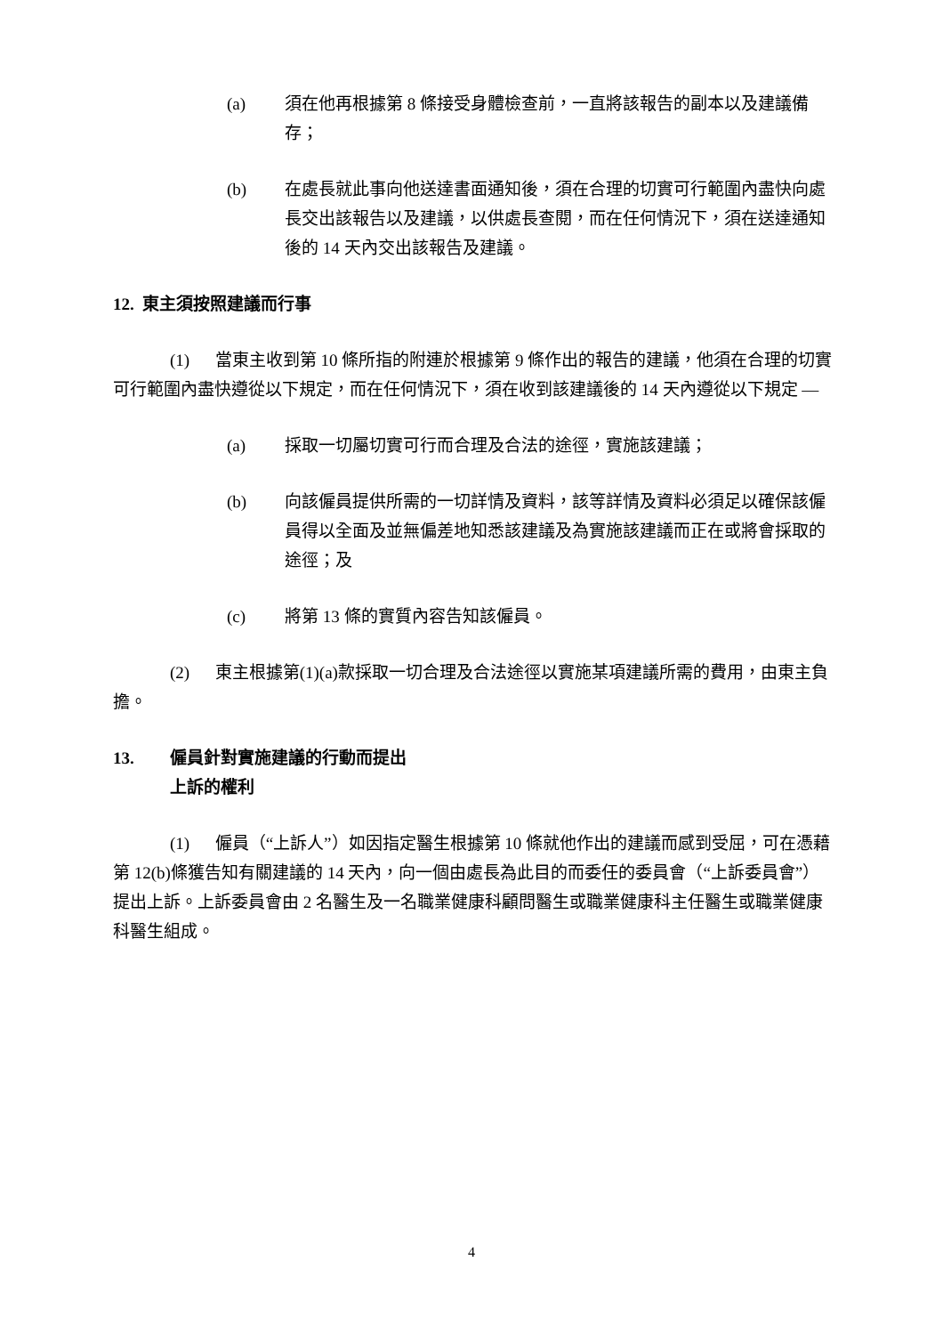(a) 須在他再根據第 8 條接受身體檢查前，一直將該報告的副本以及建議備存；
(b) 在處長就此事向他送達書面通知後，須在合理的切實可行範圍內盡快向處長交出該報告以及建議，以供處長查閱，而在任何情況下，須在送達通知後的 14 天內交出該報告及建議。
12. 東主須按照建議而行事
(1) 當東主收到第 10 條所指的附連於根據第 9 條作出的報告的建議，他須在合理的切實可行範圍內盡快遵從以下規定，而在任何情況下，須在收到該建議後的 14 天內遵從以下規定 —
(a) 採取一切屬切實可行而合理及合法的途徑，實施該建議；
(b) 向該僱員提供所需的一切詳情及資料，該等詳情及資料必須足以確保該僱員得以全面及並無偏差地知悉該建議及為實施該建議而正在或將會採取的途徑；及
(c) 將第 13 條的實質內容告知該僱員。
(2) 東主根據第(1)(a)款採取一切合理及合法途徑以實施某項建議所需的費用，由東主負擔。
13. 僱員針對實施建議的行動而提出
上訴的權利
(1) 僱員（“上訴人”）如因指定醫生根據第 10 條就他作出的建議而感到受屈，可在憑藉第 12(b)條獲告知有關建議的 14 天內，向一個由處長為此目的而委任的委員會（“上訴委員會”）提出上訴。上訴委員會由 2 名醫生及一名職業健康科顧問醫生或職業健康科主任醫生或職業健康科醫生組成。
4